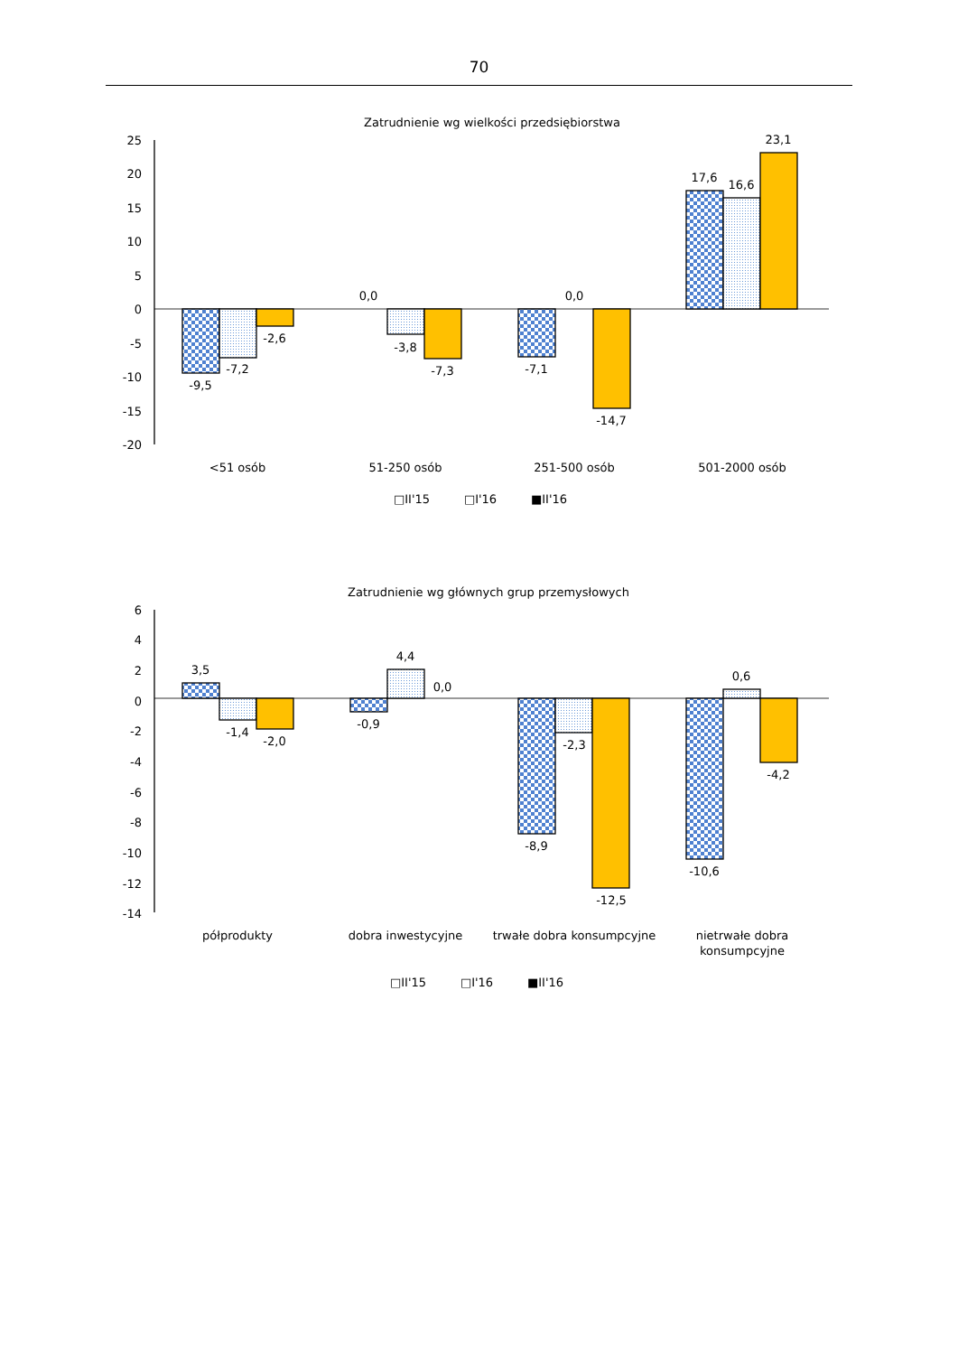70
Zatrudnienie wg wielkości przedsiębiorstwa
25
20
15
10
5
0
-5
-10
-15
-20
-9,5
-7,2
-2,6
0,0
-3,8
-7,3
-7,1
0,0
-14,7
17,6
16,6
23,1
<51 osób
51-250 osób
251-500 osób
501-2000 osób
□II'15
□I'16
■II'16
Zatrudnienie wg głównych grup przemysłowych
6
4
2
0
-2
-4
-6
-8
-10
-12
-14
3,5
-1,4
-2,0
-0,9
4,4
0,0
-8,9
-2,3
-12,5
-10,6
0,6
-4,2
półprodukty
dobra inwestycyjne
trwałe dobra konsumpcyjne
nietrwałe dobra
konsumpcyjne
□II'15
□I'16
■II'16